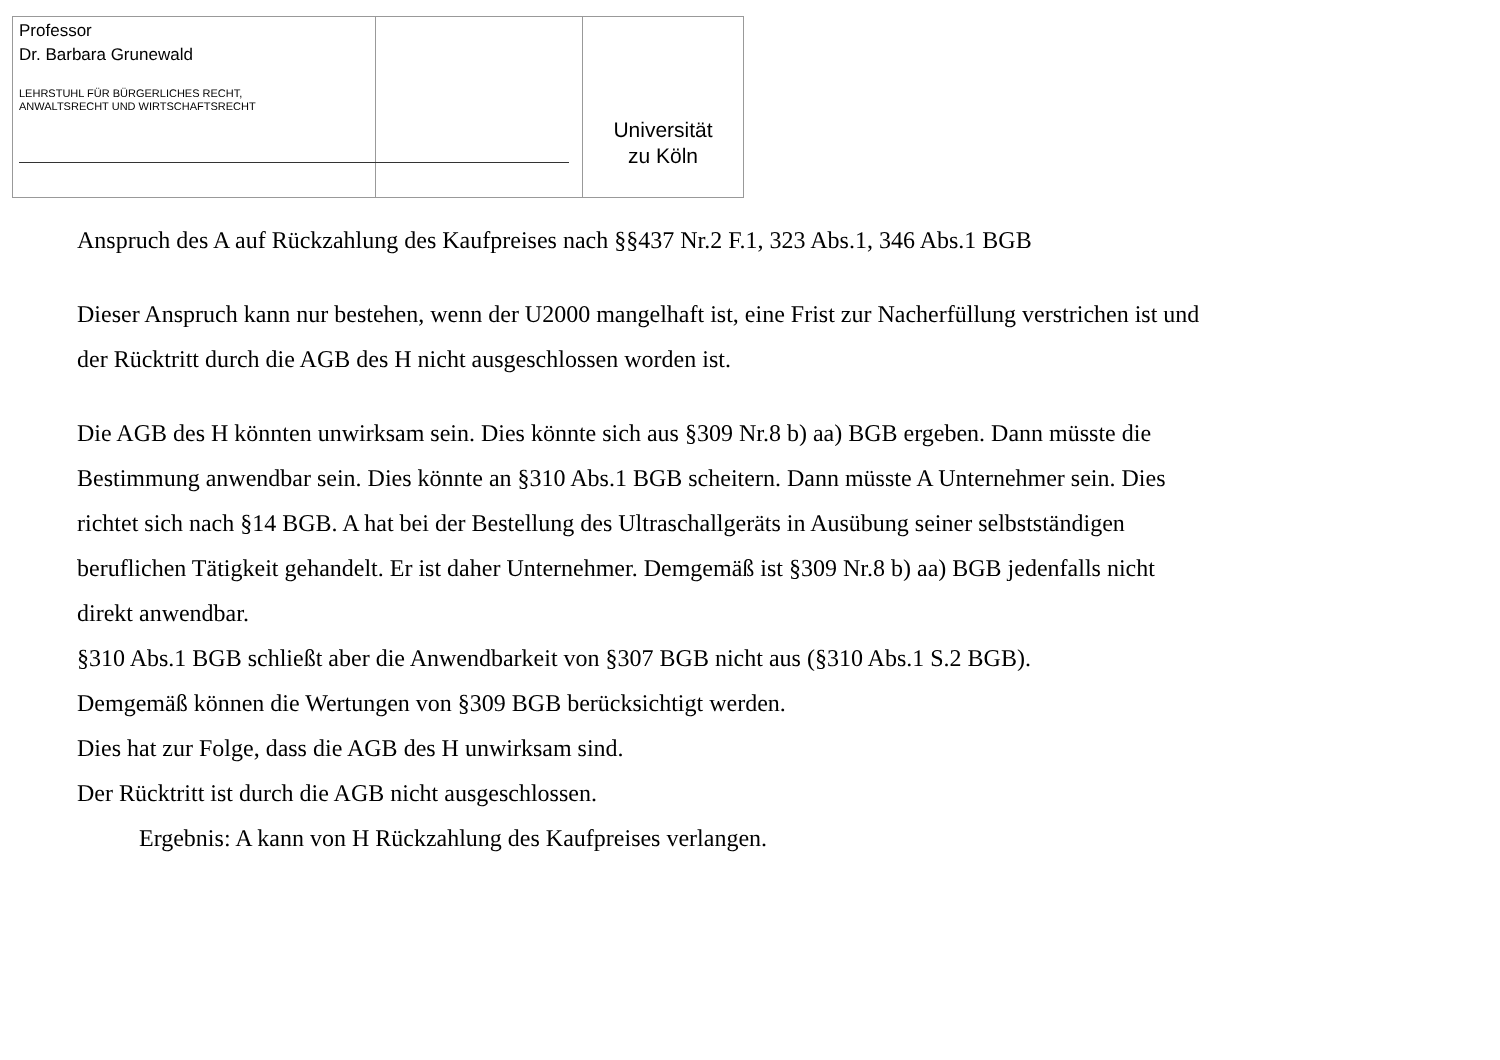Professor
Dr. Barbara Grunewald
LEHRSTUHL FÜR BÜRGERLICHES RECHT,
ANWALTSRECHT UND WIRTSCHAFTSRECHT
Universität
zu Köln
Anspruch des A auf Rückzahlung des Kaufpreises nach §§437 Nr.2 F.1, 323 Abs.1, 346 Abs.1 BGB
Dieser Anspruch kann nur bestehen, wenn der U2000 mangelhaft ist, eine Frist zur Nacherfüllung verstrichen ist und der Rücktritt durch die AGB des H nicht ausgeschlossen worden ist.
Die AGB des H könnten unwirksam sein. Dies könnte sich aus §309 Nr.8 b) aa) BGB ergeben. Dann müsste die Bestimmung anwendbar sein. Dies könnte an §310 Abs.1 BGB scheitern. Dann müsste A Unternehmer sein. Dies richtet sich nach §14 BGB. A hat bei der Bestellung des Ultraschallgeräts in Ausübung seiner selbstständigen beruflichen Tätigkeit gehandelt. Er ist daher Unternehmer. Demgemäß ist §309 Nr.8 b) aa) BGB jedenfalls nicht direkt anwendbar.
§310 Abs.1 BGB schließt aber die Anwendbarkeit von §307 BGB nicht aus (§310 Abs.1 S.2 BGB).
Demgemäß können die Wertungen von §309 BGB berücksichtigt werden.
Dies hat zur Folge, dass die AGB des H unwirksam sind.
Der Rücktritt ist durch die AGB nicht ausgeschlossen.
Ergebnis: A kann von H Rückzahlung des Kaufpreises verlangen.